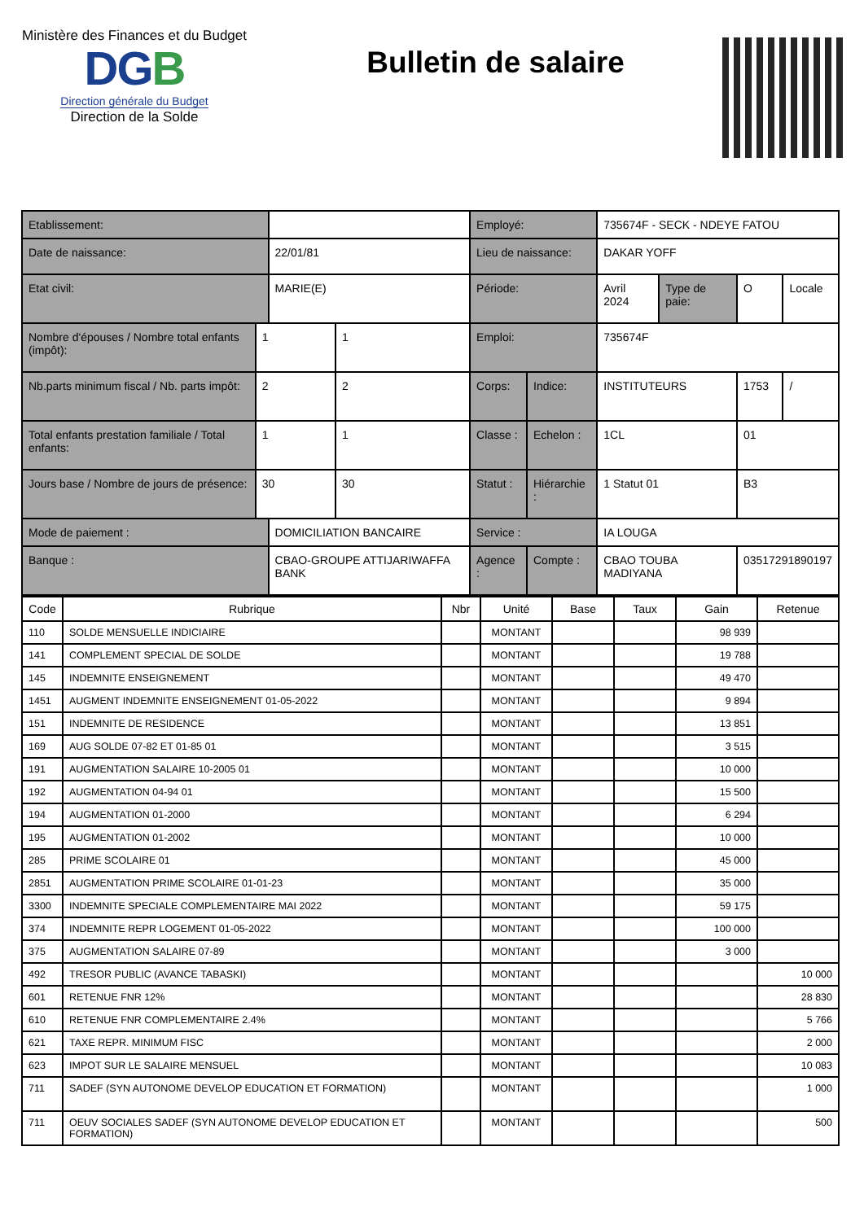Ministère des Finances et du Budget
DGB
Direction générale du Budget
Direction de la Solde
Bulletin de salaire
| Etablissement: | | | | Employé: | | 735674F - SECK - NDEYE FATOU | | | |
| Date de naissance: | | 22/01/81 | | Lieu de naissance: | | DAKAR YOFF | | | |
| Etat civil: | | MARIE(E) | | Période: | | Avril 2024 | Type de paie: | O | Locale |
| Nombre d'épouses / Nombre total enfants (impôt): | 1 | | 1 | Emploi: | | 735674F | | | |
| Nb.parts minimum fiscal / Nb. parts impôt: | 2 | | 2 | Corps: | Indice: | INSTITUTEURS | | 1753 | / |
| Total enfants prestation familiale / Total enfants: | 1 | | 1 | Classe : | Echelon : | 1CL | | 01 | |
| Jours base / Nombre de jours de présence: | 30 | | 30 | Statut : | Hiérarchie : | 1 Statut 01 | | B3 | |
| Mode de paiement : | | DOMICILIATION BANCAIRE | | Service : | | IA LOUGA | | | |
| Banque : | | CBAO-GROUPE ATTIJARIWAFFA BANK | | Agence : | Compte : | CBAO TOUBA MADIYANA | | 03517291890197 | |
| Code | Rubrique | Nbr | Unité | Base | Taux | Gain | Retenue |
| --- | --- | --- | --- | --- | --- | --- | --- |
| 110 | SOLDE MENSUELLE INDICIAIRE | | MONTANT | | | 98 939 | |
| 141 | COMPLEMENT SPECIAL DE SOLDE | | MONTANT | | | 19 788 | |
| 145 | INDEMNITE ENSEIGNEMENT | | MONTANT | | | 49 470 | |
| 1451 | AUGMENT INDEMNITE ENSEIGNEMENT 01-05-2022 | | MONTANT | | | 9 894 | |
| 151 | INDEMNITE DE RESIDENCE | | MONTANT | | | 13 851 | |
| 169 | AUG SOLDE 07-82 ET 01-85 01 | | MONTANT | | | 3 515 | |
| 191 | AUGMENTATION SALAIRE 10-2005 01 | | MONTANT | | | 10 000 | |
| 192 | AUGMENTATION 04-94 01 | | MONTANT | | | 15 500 | |
| 194 | AUGMENTATION 01-2000 | | MONTANT | | | 6 294 | |
| 195 | AUGMENTATION 01-2002 | | MONTANT | | | 10 000 | |
| 285 | PRIME SCOLAIRE 01 | | MONTANT | | | 45 000 | |
| 2851 | AUGMENTATION PRIME SCOLAIRE 01-01-23 | | MONTANT | | | 35 000 | |
| 3300 | INDEMNITE SPECIALE COMPLEMENTAIRE MAI 2022 | | MONTANT | | | 59 175 | |
| 374 | INDEMNITE REPR LOGEMENT 01-05-2022 | | MONTANT | | | 100 000 | |
| 375 | AUGMENTATION SALAIRE 07-89 | | MONTANT | | | 3 000 | |
| 492 | TRESOR PUBLIC (AVANCE TABASKI) | | MONTANT | | | | 10 000 |
| 601 | RETENUE FNR 12% | | MONTANT | | | | 28 830 |
| 610 | RETENUE FNR COMPLEMENTAIRE 2.4% | | MONTANT | | | | 5 766 |
| 621 | TAXE REPR. MINIMUM FISC | | MONTANT | | | | 2 000 |
| 623 | IMPOT SUR LE SALAIRE MENSUEL | | MONTANT | | | | 10 083 |
| 711 | SADEF (SYN AUTONOME DEVELOP EDUCATION ET FORMATION) | | MONTANT | | | | 1 000 |
| 711 | OEUV SOCIALES SADEF (SYN AUTONOME DEVELOP EDUCATION ET FORMATION) | | MONTANT | | | | 500 |